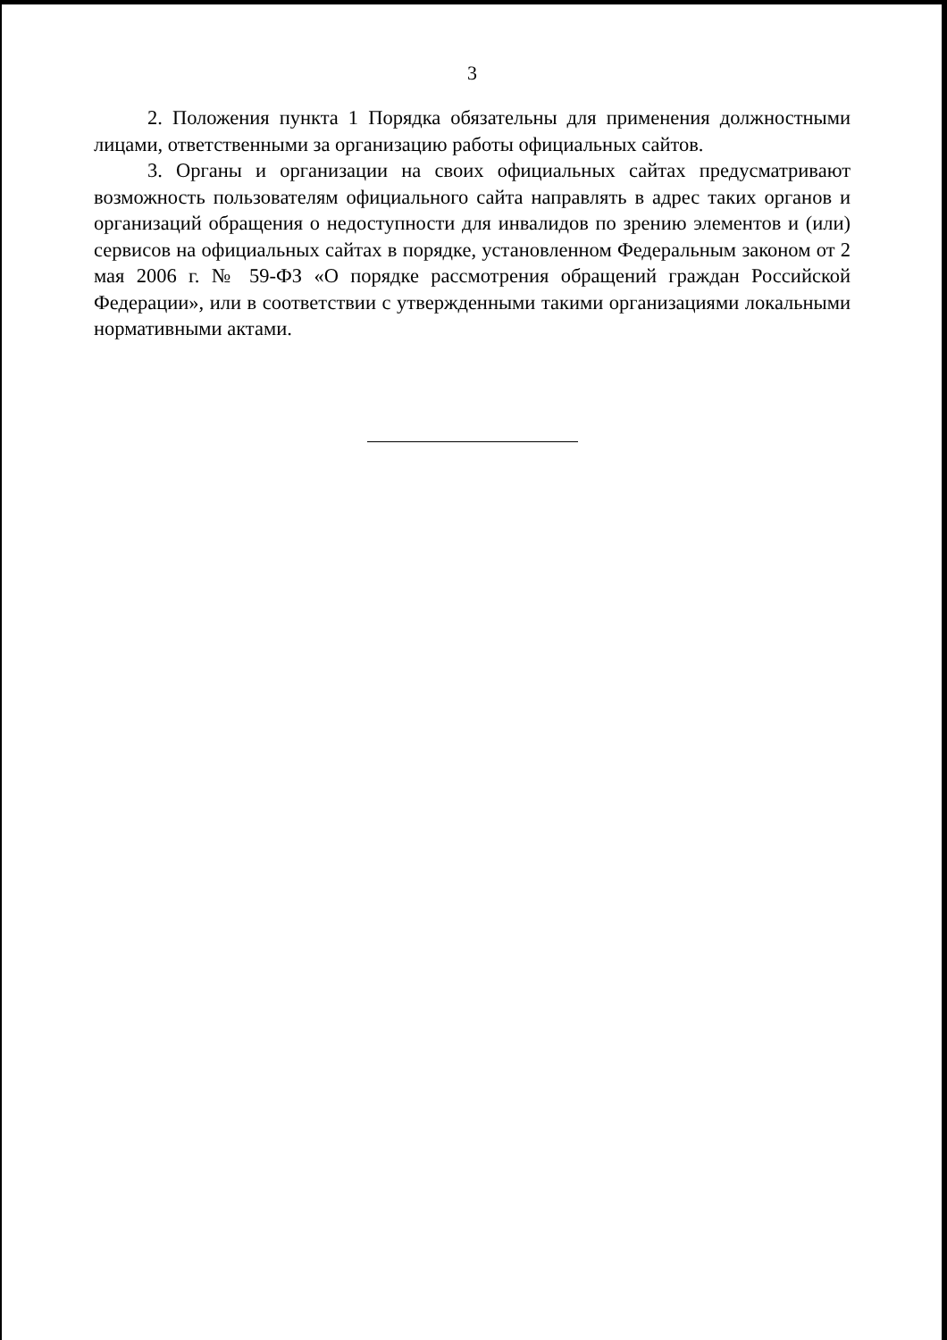3
2. Положения пункта 1 Порядка обязательны для применения должностными лицами, ответственными за организацию работы официальных сайтов.
3. Органы и организации на своих официальных сайтах предусматривают возможность пользователям официального сайта направлять в адрес таких органов и организаций обращения о недоступности для инвалидов по зрению элементов и (или) сервисов на официальных сайтах в порядке, установленном Федеральным законом от 2 мая 2006 г. № 59-ФЗ «О порядке рассмотрения обращений граждан Российской Федерации», или в соответствии с утвержденными такими организациями локальными нормативными актами.